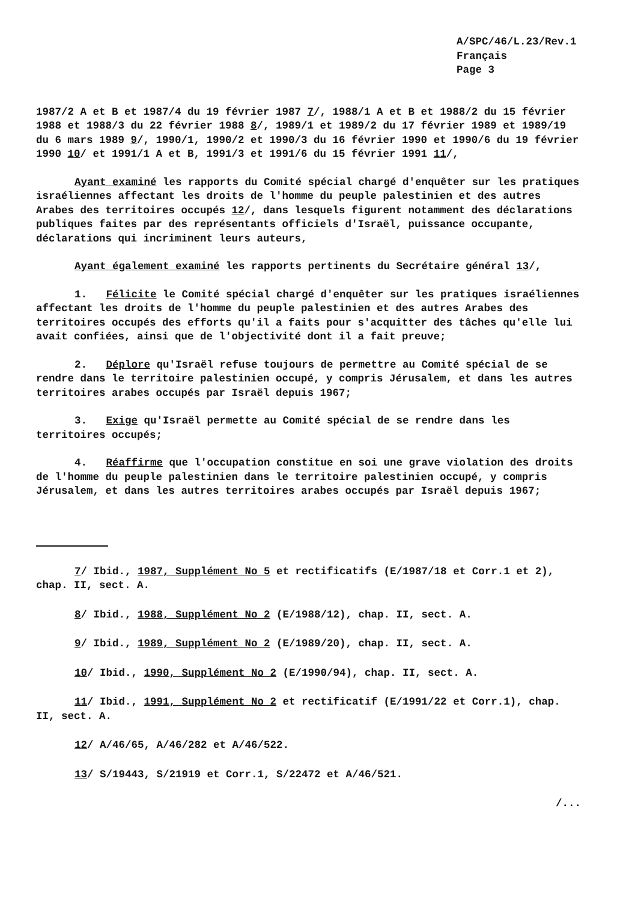A/SPC/46/L.23/Rev.1
Français
Page 3
1987/2 A et B et 1987/4 du 19 février 1987 7/, 1988/1 A et B et 1988/2 du 15 février 1988 et 1988/3 du 22 février 1988 8/, 1989/1 et 1989/2 du 17 février 1989 et 1989/19 du 6 mars 1989 9/, 1990/1, 1990/2 et 1990/3 du 16 février 1990 et 1990/6 du 19 février 1990 10/ et 1991/1 A et B, 1991/3 et 1991/6 du 15 février 1991 11/,
Ayant examiné les rapports du Comité spécial chargé d'enquêter sur les pratiques israéliennes affectant les droits de l'homme du peuple palestinien et des autres Arabes des territoires occupés 12/, dans lesquels figurent notamment des déclarations publiques faites par des représentants officiels d'Israël, puissance occupante, déclarations qui incriminent leurs auteurs,
Ayant également examiné les rapports pertinents du Secrétaire général 13/,
1. Félicite le Comité spécial chargé d'enquêter sur les pratiques israéliennes affectant les droits de l'homme du peuple palestinien et des autres Arabes des territoires occupés des efforts qu'il a faits pour s'acquitter des tâches qu'elle lui avait confiées, ainsi que de l'objectivité dont il a fait preuve;
2. Déplore qu'Israël refuse toujours de permettre au Comité spécial de se rendre dans le territoire palestinien occupé, y compris Jérusalem, et dans les autres territoires arabes occupés par Israël depuis 1967;
3. Exige qu'Israël permette au Comité spécial de se rendre dans les territoires occupés;
4. Réaffirme que l'occupation constitue en soi une grave violation des droits de l'homme du peuple palestinien dans le territoire palestinien occupé, y compris Jérusalem, et dans les autres territoires arabes occupés par Israël depuis 1967;
7/ Ibid., 1987, Supplément No 5 et rectificatifs (E/1987/18 et Corr.1 et 2), chap. II, sect. A.
8/ Ibid., 1988, Supplément No 2 (E/1988/12), chap. II, sect. A.
9/ Ibid., 1989, Supplément No 2 (E/1989/20), chap. II, sect. A.
10/ Ibid., 1990, Supplément No 2 (E/1990/94), chap. II, sect. A.
11/ Ibid., 1991, Supplément No 2 et rectificatif (E/1991/22 et Corr.1), chap. II, sect. A.
12/ A/46/65, A/46/282 et A/46/522.
13/ S/19443, S/21919 et Corr.1, S/22472 et A/46/521.
/...